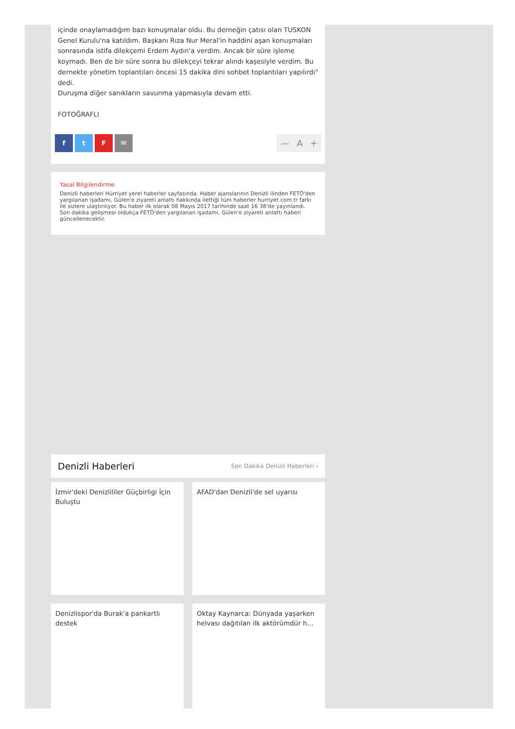içinde onaylamadığım bazı konuşmalar oldu. Bu derneğin çatısı olan TUSKON Genel Kurulu'na katıldım. Başkanı Rıza Nur Meral'in haddini aşan konuşmaları sonrasında istifa dilekçemi Erdem Aydın'a verdim. Ancak bir süre işleme koymadı. Ben de bir süre sonra bu dilekçeyi tekrar alındı kaşesiyle verdim. Bu dernekte yönetim toplantıları öncesi 15 dakika dini sohbet toplantıları yapılırdı" dedi.
Duruşma diğer sanıkların savunma yapmasıyla devam etti.
FOTOĞRAFLI
ftF ✉
— A +
Yasal Bilgilendirme
Denizli haberleri Hürriyet yerel haberler sayfasında. Haber ajanslarının Denizli ilinden FETÖ'den yargılanan işadamı, Gülen'e ziyareti anlattı hakkında ilettiği tüm haberler hurriyet.com.tr farkı ile sizlere ulaştırılıyor. Bu haber ilk olarak 08 Mayıs 2017 tarihinde saat 16 38'de yayınlandı. Son dakika gelişmesi oldukça FETÖ'den yargılanan işadamı, Gülen'e ziyareti anlattı haberi güncellenecektir.
Denizli Haberleri
Son Dakika Denizli Haberleri ›
İzmir'deki Denizlililer Güçbirligi İçin Buluştu
AFAD'dan Denizli'de sel uyarısı
Denizlispor'da Burak'a pankartlı destek
Oktay Kaynarca: Dünyada yaşarken helvası dağıtılan ilk aktörümdür h...